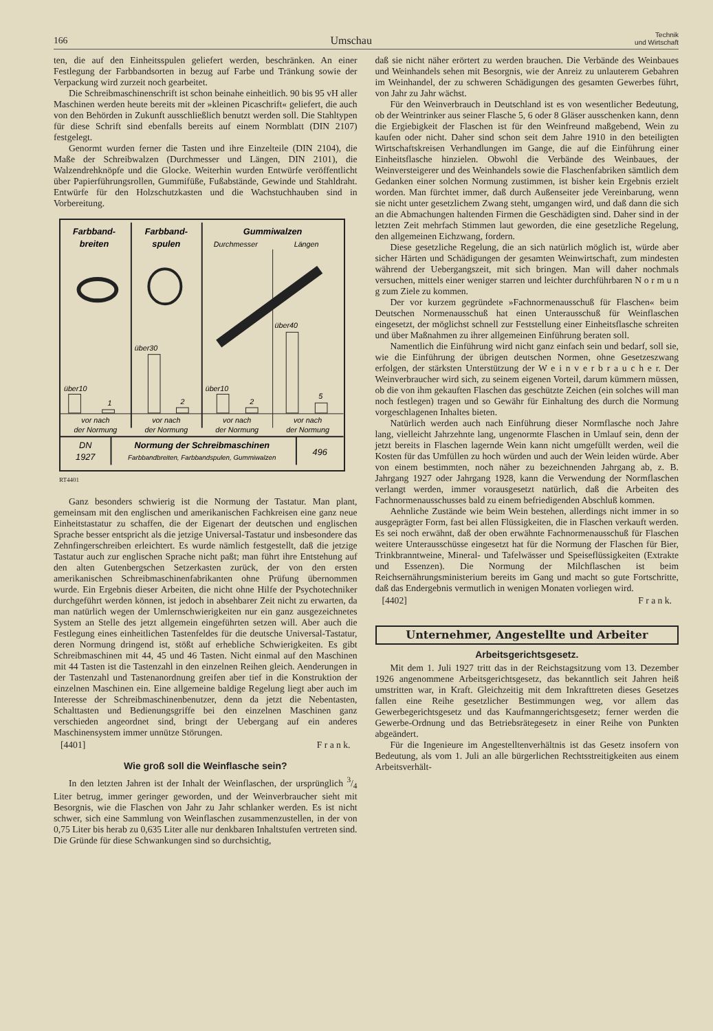166 Umschau Technik
und Wirtschaft
ten, die auf den Einheitsspulen geliefert werden, beschränken. An einer Festlegung der Farbbandsorten in bezug auf Farbe und Tränkung sowie der Verpackung wird zurzeit noch gearbeitet.
Die Schreibmaschinenschrift ist schon beinahe einheitlich. 90 bis 95 vH aller Maschinen werden heute bereits mit der »kleinen Picaschrift« geliefert, die auch von den Behörden in Zukunft ausschließlich benutzt werden soll. Die Stahltypen für diese Schrift sind ebenfalls bereits auf einem Normblatt (DIN 2107) festgelegt.
Genormt wurden ferner die Tasten und ihre Einzelteile (DIN 2104), die Maße der Schreibwalzen (Durchmesser und Längen, DIN 2101), die Walzendrehknöpfe und die Glocke. Weiterhin wurden Entwürfe veröffentlicht über Papierführungsrollen, Gummifüße, Fußabstände, Gewinde und Stahldraht. Entwürfe für den Holzschutzkasten und die Wachstuchhauben sind in Vorbereitung.
Farbband-
breiten
Farbband-
spulen
Gummiwalzen
Durchmesser
Längen
über10
1
über30
2
über10
2
über40
5
vor nach
der Normung
vor nach
der Normung
vor nach
der Normung
vor nach
der Normung
DN
1927
Normung der Schreibmaschinen
Farbbandbreiten, Farbbandspulen, Gummiwalzen
496
RT4401
Ganz besonders schwierig ist die Normung der Tastatur. Man plant, gemeinsam mit den englischen und amerikanischen Fachkreisen eine ganz neue Einheitstastatur zu schaffen, die der Eigenart der deutschen und englischen Sprache besser entspricht als die jetzige Universal-Tastatur und insbesondere das Zehnfingerschreiben erleichtert. Es wurde nämlich festgestellt, daß die jetzige Tastatur auch zur englischen Sprache nicht paßt; man führt ihre Entstehung auf den alten Gutenbergschen Setzerkasten zurück, der von den ersten amerikanischen Schreibmaschinenfabrikanten ohne Prüfung übernommen wurde. Ein Ergebnis dieser Arbeiten, die nicht ohne Hilfe der Psychotechniker durchgeführt werden können, ist jedoch in absehbarer Zeit nicht zu erwarten, da man natürlich wegen der Umlernschwierigkeiten nur ein ganz ausgezeichnetes System an Stelle des jetzt allgemein eingeführten setzen will. Aber auch die Festlegung eines einheitlichen Tastenfeldes für die deutsche Universal-Tastatur, deren Normung dringend ist, stößt auf erhebliche Schwierigkeiten. Es gibt Schreibmaschinen mit 44, 45 und 46 Tasten. Nicht einmal auf den Maschinen mit 44 Tasten ist die Tastenzahl in den einzelnen Reihen gleich. Aenderungen in der Tastenzahl und Tastenanordnung greifen aber tief in die Konstruktion der einzelnen Maschinen ein. Eine allgemeine baldige Regelung liegt aber auch im Interesse der Schreibmaschinenbenutzer, denn da jetzt die Nebentasten, Schalttasten und Bedienungsgriffe bei den einzelnen Maschinen ganz verschieden angeordnet sind, bringt der Uebergang auf ein anderes Maschinensystem immer unnütze Störungen.
[4401] F r a n k.
Wie groß soll die Weinflasche sein?
In den letzten Jahren ist der Inhalt der Weinflaschen, der ursprünglich 3/4 Liter betrug, immer geringer geworden, und der Weinverbraucher sieht mit Besorgnis, wie die Flaschen von Jahr zu Jahr schlanker werden. Es ist nicht schwer, sich eine Sammlung von Weinflaschen zusammenzustellen, in der von 0,75 Liter bis herab zu 0,635 Liter alle nur denkbaren Inhaltstufen vertreten sind. Die Gründe für diese Schwankungen sind so durchsichtig,
daß sie nicht näher erörtert zu werden brauchen. Die Verbände des Weinbaues und Weinhandels sehen mit Besorgnis, wie der Anreiz zu unlauterem Gebahren im Weinhandel, der zu schweren Schädigungen des gesamten Gewerbes führt, von Jahr zu Jahr wächst.
Für den Weinverbrauch in Deutschland ist es von wesentlicher Bedeutung, ob der Weintrinker aus seiner Flasche 5, 6 oder 8 Gläser ausschenken kann, denn die Ergiebigkeit der Flaschen ist für den Weinfreund maßgebend, Wein zu kaufen oder nicht. Daher sind schon seit dem Jahre 1910 in den beteiligten Wirtschaftskreisen Verhandlungen im Gange, die auf die Einführung einer Einheitsflasche hinzielen. Obwohl die Verbände des Weinbaues, der Weinversteigerer und des Weinhandels sowie die Flaschenfabriken sämtlich dem Gedanken einer solchen Normung zustimmen, ist bisher kein Ergebnis erzielt worden. Man fürchtet immer, daß durch Außenseiter jede Vereinbarung, wenn sie nicht unter gesetzlichem Zwang steht, umgangen wird, und daß dann die sich an die Abmachungen haltenden Firmen die Geschädigten sind. Daher sind in der letzten Zeit mehrfach Stimmen laut geworden, die eine gesetzliche Regelung, den allgemeinen Eichzwang, fordern.
Diese gesetzliche Regelung, die an sich natürlich möglich ist, würde aber sicher Härten und Schädigungen der gesamten Weinwirtschaft, zum mindesten während der Uebergangszeit, mit sich bringen. Man will daher nochmals versuchen, mittels einer weniger starren und leichter durchführbaren N o r m u n g zum Ziele zu kommen.
Der vor kurzem gegründete »Fachnormenausschuß für Flaschen« beim Deutschen Normenausschuß hat einen Unterausschuß für Weinflaschen eingesetzt, der möglichst schnell zur Feststellung einer Einheitsflasche schreiten und über Maßnahmen zu ihrer allgemeinen Einführung beraten soll.
Namentlich die Einführung wird nicht ganz einfach sein und bedarf, soll sie, wie die Einführung der übrigen deutschen Normen, ohne Gesetzeszwang erfolgen, der stärksten Unterstützung der W e i n v e r b r a u c h e r. Der Weinverbraucher wird sich, zu seinem eigenen Vorteil, darum kümmern müssen, ob die von ihm gekauften Flaschen das geschützte Zeichen (ein solches will man noch festlegen) tragen und so Gewähr für Einhaltung des durch die Normung vorgeschlagenen Inhaltes bieten.
Natürlich werden auch nach Einführung dieser Normflasche noch Jahre lang, vielleicht Jahrzehnte lang, ungenormte Flaschen in Umlauf sein, denn der jetzt bereits in Flaschen lagernde Wein kann nicht umgefüllt werden, weil die Kosten für das Umfüllen zu hoch würden und auch der Wein leiden würde. Aber von einem bestimmten, noch näher zu bezeichnenden Jahrgang ab, z. B. Jahrgang 1927 oder Jahrgang 1928, kann die Verwendung der Normflaschen verlangt werden, immer vorausgesetzt natürlich, daß die Arbeiten des Fachnormenausschusses bald zu einem befriedigenden Abschluß kommen.
Aehnliche Zustände wie beim Wein bestehen, allerdings nicht immer in so ausgeprägter Form, fast bei allen Flüssigkeiten, die in Flaschen verkauft werden. Es sei noch erwähnt, daß der oben erwähnte Fachnormenausschuß für Flaschen weitere Unterausschüsse eingesetzt hat für die Normung der Flaschen für Bier, Trinkbranntweine, Mineral- und Tafelwässer und Speiseflüssigkeiten (Extrakte und Essenzen). Die Normung der Milchflaschen ist beim Reichsernährungsministerium bereits im Gang und macht so gute Fortschritte, daß das Endergebnis vermutlich in wenigen Monaten vorliegen wird.
[4402] F r a n k.
Unternehmer, Angestellte und Arbeiter
Arbeitsgerichtsgesetz.
Mit dem 1. Juli 1927 tritt das in der Reichstagsitzung vom 13. Dezember 1926 angenommene Arbeitsgerichtsgesetz, das bekanntlich seit Jahren heiß umstritten war, in Kraft. Gleichzeitig mit dem Inkrafttreten dieses Gesetzes fallen eine Reihe gesetzlicher Bestimmungen weg, vor allem das Gewerbegerichtsgesetz und das Kaufmanngerichtsgesetz; ferner werden die Gewerbe-Ordnung und das Betriebsrätegesetz in einer Reihe von Punkten abgeändert.
Für die Ingenieure im Angestelltenverhältnis ist das Gesetz insofern von Bedeutung, als vom 1. Juli an alle bürgerlichen Rechtsstreitigkeiten aus einem Arbeitsverhält-